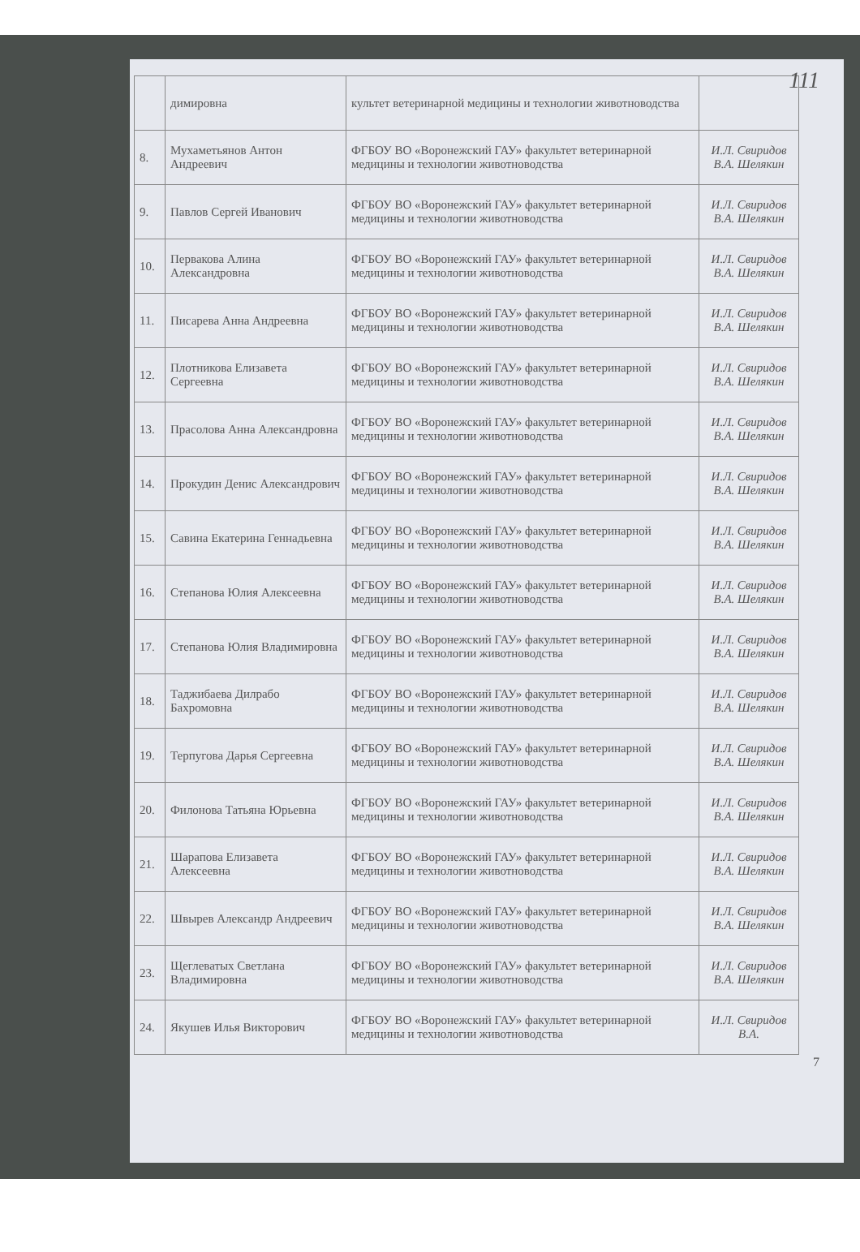111
| | димировна | культет ветеринарной медицины и технологии животноводства | |
| 8. | Мухаметьянов Антон Андреевич | ФГБОУ ВО «Воронежский ГАУ» факультет ветеринарной медицины и технологии животноводства | И.Л. Свиридов В.А. Шелякин |
| 9. | Павлов Сергей Иванович | ФГБОУ ВО «Воронежский ГАУ» факультет ветеринарной медицины и технологии животноводства | И.Л. Свиридов В.А. Шелякин |
| 10. | Первакова Алина Александровна | ФГБОУ ВО «Воронежский ГАУ» факультет ветеринарной медицины и технологии животноводства | И.Л. Свиридов В.А. Шелякин |
| 11. | Писарева Анна Андреевна | ФГБОУ ВО «Воронежский ГАУ» факультет ветеринарной медицины и технологии животноводства | И.Л. Свиридов В.А. Шелякин |
| 12. | Плотникова Елизавета Сергеевна | ФГБОУ ВО «Воронежский ГАУ» факультет ветеринарной медицины и технологии животноводства | И.Л. Свиридов В.А. Шелякин |
| 13. | Прасолова Анна Александровна | ФГБОУ ВО «Воронежский ГАУ» факультет ветеринарной медицины и технологии животноводства | И.Л. Свиридов В.А. Шелякин |
| 14. | Прокудин Денис Александрович | ФГБОУ ВО «Воронежский ГАУ» факультет ветеринарной медицины и технологии животноводства | И.Л. Свиридов В.А. Шелякин |
| 15. | Савина Екатерина Геннадьевна | ФГБОУ ВО «Воронежский ГАУ» факультет ветеринарной медицины и технологии животноводства | И.Л. Свиридов В.А. Шелякин |
| 16. | Степанова Юлия Алексеевна | ФГБОУ ВО «Воронежский ГАУ» факультет ветеринарной медицины и технологии животноводства | И.Л. Свиридов В.А. Шелякин |
| 17. | Степанова Юлия Владимировна | ФГБОУ ВО «Воронежский ГАУ» факультет ветеринарной медицины и технологии животноводства | И.Л. Свиридов В.А. Шелякин |
| 18. | Таджибаева Дилрабо Бахромовна | ФГБОУ ВО «Воронежский ГАУ» факультет ветеринарной медицины и технологии животноводства | И.Л. Свиридов В.А. Шелякин |
| 19. | Терпугова Дарья Сергеевна | ФГБОУ ВО «Воронежский ГАУ» факультет ветеринарной медицины и технологии животноводства | И.Л. Свиридов В.А. Шелякин |
| 20. | Филонова Татьяна Юрьевна | ФГБОУ ВО «Воронежский ГАУ» факультет ветеринарной медицины и технологии животноводства | И.Л. Свиридов В.А. Шелякин |
| 21. | Шарапова Елизавета Алексеевна | ФГБОУ ВО «Воронежский ГАУ» факультет ветеринарной медицины и технологии животноводства | И.Л. Свиридов В.А. Шелякин |
| 22. | Швырев Александр Андреевич | ФГБОУ ВО «Воронежский ГАУ» факультет ветеринарной медицины и технологии животноводства | И.Л. Свиридов В.А. Шелякин |
| 23. | Щеглеватых Светлана Владимировна | ФГБОУ ВО «Воронежский ГАУ» факультет ветеринарной медицины и технологии животноводства | И.Л. Свиридов В.А. Шелякин |
| 24. | Якушев Илья Викторович | ФГБОУ ВО «Воронежский ГАУ» факультет ветеринарной медицины и технологии животноводства | И.Л. Свиридов В.А. |
7